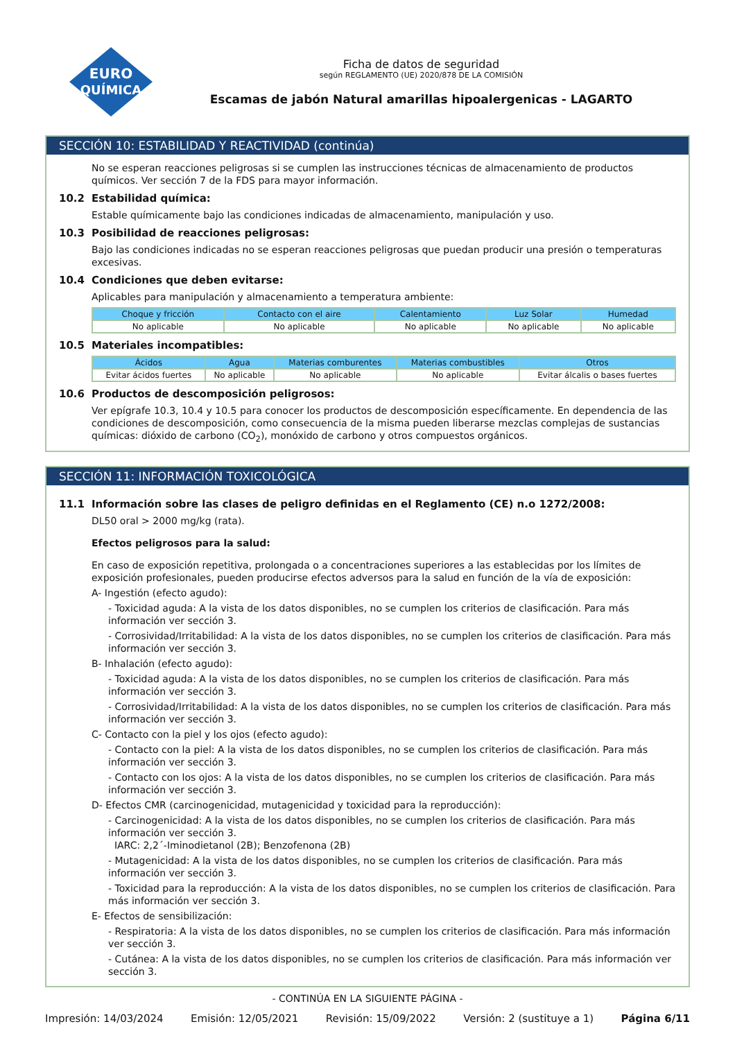EURO
QUÍMICA
Ficha de datos de seguridad
según REGLAMENTO (UE) 2020/878 DE LA COMISIÓN
Escamas de jabón Natural amarillas hipoalergenicas - LAGARTO
SECCIÓN 10: ESTABILIDAD Y REACTIVIDAD (continúa)
No se esperan reacciones peligrosas si se cumplen las instrucciones técnicas de almacenamiento de productos químicos. Ver sección 7 de la FDS para mayor información.
10.2 Estabilidad química:
Estable químicamente bajo las condiciones indicadas de almacenamiento, manipulación y uso.
10.3 Posibilidad de reacciones peligrosas:
Bajo las condiciones indicadas no se esperan reacciones peligrosas que puedan producir una presión o temperaturas excesivas.
10.4 Condiciones que deben evitarse:
Aplicables para manipulación y almacenamiento a temperatura ambiente:
| Choque y fricción | Contacto con el aire | Calentamiento | Luz Solar | Humedad |
| --- | --- | --- | --- | --- |
| No aplicable | No aplicable | No aplicable | No aplicable | No aplicable |
10.5 Materiales incompatibles:
| Ácidos | Agua | Materias comburentes | Materias combustibles | Otros |
| --- | --- | --- | --- | --- |
| Evitar ácidos fuertes | No aplicable | No aplicable | No aplicable | Evitar álcalis o bases fuertes |
10.6 Productos de descomposición peligrosos:
Ver epígrafe 10.3, 10.4 y 10.5 para conocer los productos de descomposición específicamente. En dependencia de las condiciones de descomposición, como consecuencia de la misma pueden liberarse mezclas complejas de sustancias químicas: dióxido de carbono (CO<sub>2</sub>), monóxido de carbono y otros compuestos orgánicos.
SECCIÓN 11: INFORMACIÓN TOXICOLÓGICA
11.1 Información sobre las clases de peligro definidas en el Reglamento (CE) n.o 1272/2008:
DL50 oral > 2000 mg/kg (rata).
Efectos peligrosos para la salud:
En caso de exposición repetitiva, prolongada o a concentraciones superiores a las establecidas por los límites de exposición profesionales, pueden producirse efectos adversos para la salud en función de la vía de exposición:
A- Ingestión (efecto agudo):
- Toxicidad aguda: A la vista de los datos disponibles, no se cumplen los criterios de clasificación. Para más información ver sección 3.
- Corrosividad/Irritabilidad: A la vista de los datos disponibles, no se cumplen los criterios de clasificación. Para más información ver sección 3.
B- Inhalación (efecto agudo):
- Toxicidad aguda: A la vista de los datos disponibles, no se cumplen los criterios de clasificación. Para más información ver sección 3.
- Corrosividad/Irritabilidad: A la vista de los datos disponibles, no se cumplen los criterios de clasificación. Para más información ver sección 3.
C- Contacto con la piel y los ojos (efecto agudo):
- Contacto con la piel: A la vista de los datos disponibles, no se cumplen los criterios de clasificación. Para más información ver sección 3.
- Contacto con los ojos: A la vista de los datos disponibles, no se cumplen los criterios de clasificación. Para más información ver sección 3.
D- Efectos CMR (carcinogenicidad, mutagenicidad y toxicidad para la reproducción):
- Carcinogenicidad: A la vista de los datos disponibles, no se cumplen los criterios de clasificación. Para más información ver sección 3.
IARC: 2,2´-Iminodietanol (2B); Benzofenona (2B)
- Mutagenicidad: A la vista de los datos disponibles, no se cumplen los criterios de clasificación. Para más información ver sección 3.
- Toxicidad para la reproducción: A la vista de los datos disponibles, no se cumplen los criterios de clasificación. Para más información ver sección 3.
E- Efectos de sensibilización:
- Respiratoria: A la vista de los datos disponibles, no se cumplen los criterios de clasificación. Para más información ver sección 3.
- Cutánea: A la vista de los datos disponibles, no se cumplen los criterios de clasificación. Para más información ver sección 3.
- CONTINÚA EN LA SIGUIENTE PÁGINA -
Impresión: 14/03/2024 Emisión: 12/05/2021 Revisión: 15/09/2022 Versión: 2 (sustituye a 1) Página 6/11